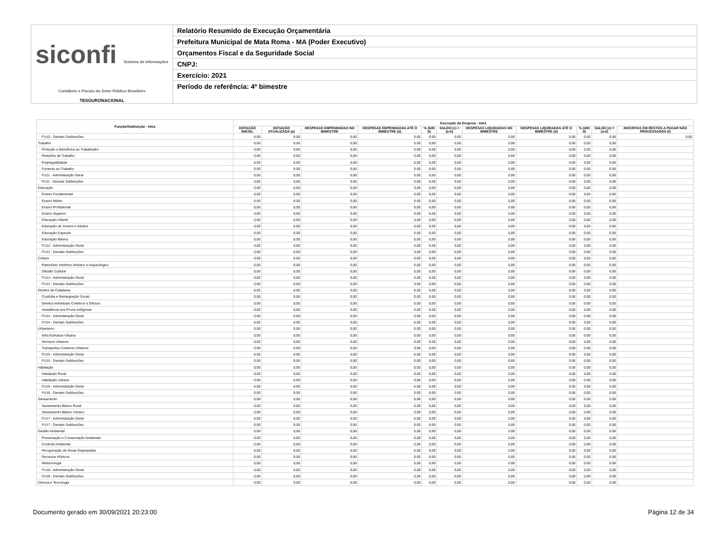siconfi Sistema de Informações Contábeis e Fiscais do Setor Público Brasileiro
TESOURONACIONAL
Relatório Resumido de Execução Orçamentária
Prefeitura Municipal de Mata Roma - MA (Poder Executivo)
Orçamentos Fiscal e da Seguridade Social
CNPJ:
Exercício: 2021
Período de referência: 4º bimestre
| Função/Subfunção - Intra | Execução da Despesa - Intra | | | | | | | | | | |
| --- | --- | --- | --- | --- | --- | --- | --- | --- | --- | --- | --- |
| | DOTAÇÃO INICIAL | DOTAÇÃO ATUALIZADA (a) | DESPESAS EMPENHADAS NO BIMESTRE | DESPESAS EMPENHADAS ATÉ O BIMESTRE (b) | % (b/III b) | SALDO (c) = (a-b) | DESPESAS LIQUIDADAS NO BIMESTRE | DESPESAS LIQUIDADAS ATÉ O BIMESTRE (d) | % (d/III d) | SALDO (e) = (a-d) | INSCRITAS EM RESTOS A PAGAR NÃO PROCESSADOS (f) |
| FU10 - Demais Subfunções | 0,00 | 0,00 | 0,00 | 0,00 | 0,00 | 0,00 | 0,00 | 0,00 | 0,00 | 0,00 | 0,00 |
| Trabalho | 0,00 | 0,00 | 0,00 | 0,00 | 0,00 | 0,00 | 0,00 | 0,00 | 0,00 | 0,00 | |
| Proteção e Benefícios ao Trabalhador | 0,00 | 0,00 | 0,00 | 0,00 | 0,00 | 0,00 | 0,00 | 0,00 | 0,00 | 0,00 | |
| Relações de Trabalho | 0,00 | 0,00 | 0,00 | 0,00 | 0,00 | 0,00 | 0,00 | 0,00 | 0,00 | 0,00 | |
| Empregabilidade | 0,00 | 0,00 | 0,00 | 0,00 | 0,00 | 0,00 | 0,00 | 0,00 | 0,00 | 0,00 | |
| Fomento ao Trabalho | 0,00 | 0,00 | 0,00 | 0,00 | 0,00 | 0,00 | 0,00 | 0,00 | 0,00 | 0,00 | |
| FU11 - Administração Geral | 0,00 | 0,00 | 0,00 | 0,00 | 0,00 | 0,00 | 0,00 | 0,00 | 0,00 | 0,00 | |
| FU11 - Demais Subfunções | 0,00 | 0,00 | 0,00 | 0,00 | 0,00 | 0,00 | 0,00 | 0,00 | 0,00 | 0,00 | |
| Educação | 0,00 | 0,00 | 0,00 | 0,00 | 0,00 | 0,00 | 0,00 | 0,00 | 0,00 | 0,00 | |
| Ensino Fundamental | 0,00 | 0,00 | 0,00 | 0,00 | 0,00 | 0,00 | 0,00 | 0,00 | 0,00 | 0,00 | |
| Ensino Médio | 0,00 | 0,00 | 0,00 | 0,00 | 0,00 | 0,00 | 0,00 | 0,00 | 0,00 | 0,00 | |
| Ensino Profissional | 0,00 | 0,00 | 0,00 | 0,00 | 0,00 | 0,00 | 0,00 | 0,00 | 0,00 | 0,00 | |
| Ensino Superior | 0,00 | 0,00 | 0,00 | 0,00 | 0,00 | 0,00 | 0,00 | 0,00 | 0,00 | 0,00 | |
| Educação Infantil | 0,00 | 0,00 | 0,00 | 0,00 | 0,00 | 0,00 | 0,00 | 0,00 | 0,00 | 0,00 | |
| Educação de Jovens e Adultos | 0,00 | 0,00 | 0,00 | 0,00 | 0,00 | 0,00 | 0,00 | 0,00 | 0,00 | 0,00 | |
| Educação Especial | 0,00 | 0,00 | 0,00 | 0,00 | 0,00 | 0,00 | 0,00 | 0,00 | 0,00 | 0,00 | |
| Educação Básica | 0,00 | 0,00 | 0,00 | 0,00 | 0,00 | 0,00 | 0,00 | 0,00 | 0,00 | 0,00 | |
| FU12 - Administração Geral | 0,00 | 0,00 | 0,00 | 0,00 | 0,00 | 0,00 | 0,00 | 0,00 | 0,00 | 0,00 | |
| FU12 - Demais Subfunções | 0,00 | 0,00 | 0,00 | 0,00 | 0,00 | 0,00 | 0,00 | 0,00 | 0,00 | 0,00 | |
| Cultura | 0,00 | 0,00 | 0,00 | 0,00 | 0,00 | 0,00 | 0,00 | 0,00 | 0,00 | 0,00 | |
| Patrimônio Histórico Artístico e Arqueológico | 0,00 | 0,00 | 0,00 | 0,00 | 0,00 | 0,00 | 0,00 | 0,00 | 0,00 | 0,00 | |
| Difusão Cultural | 0,00 | 0,00 | 0,00 | 0,00 | 0,00 | 0,00 | 0,00 | 0,00 | 0,00 | 0,00 | |
| FU13 - Administração Geral | 0,00 | 0,00 | 0,00 | 0,00 | 0,00 | 0,00 | 0,00 | 0,00 | 0,00 | 0,00 | |
| FU13 - Demais Subfunções | 0,00 | 0,00 | 0,00 | 0,00 | 0,00 | 0,00 | 0,00 | 0,00 | 0,00 | 0,00 | |
| Direitos da Cidadania | 0,00 | 0,00 | 0,00 | 0,00 | 0,00 | 0,00 | 0,00 | 0,00 | 0,00 | 0,00 | |
| Custódia e Reintegração Social | 0,00 | 0,00 | 0,00 | 0,00 | 0,00 | 0,00 | 0,00 | 0,00 | 0,00 | 0,00 | |
| Direitos Individuais Coletivos e Difusos | 0,00 | 0,00 | 0,00 | 0,00 | 0,00 | 0,00 | 0,00 | 0,00 | 0,00 | 0,00 | |
| Assistência aos Povos Indígenas | 0,00 | 0,00 | 0,00 | 0,00 | 0,00 | 0,00 | 0,00 | 0,00 | 0,00 | 0,00 | |
| FU14 - Administração Geral | 0,00 | 0,00 | 0,00 | 0,00 | 0,00 | 0,00 | 0,00 | 0,00 | 0,00 | 0,00 | |
| FU14 - Demais Subfunções | 0,00 | 0,00 | 0,00 | 0,00 | 0,00 | 0,00 | 0,00 | 0,00 | 0,00 | 0,00 | |
| Urbanismo | 0,00 | 0,00 | 0,00 | 0,00 | 0,00 | 0,00 | 0,00 | 0,00 | 0,00 | 0,00 | |
| Infra-Estrutura Urbana | 0,00 | 0,00 | 0,00 | 0,00 | 0,00 | 0,00 | 0,00 | 0,00 | 0,00 | 0,00 | |
| Serviços Urbanos | 0,00 | 0,00 | 0,00 | 0,00 | 0,00 | 0,00 | 0,00 | 0,00 | 0,00 | 0,00 | |
| Transportes Coletivos Urbanos | 0,00 | 0,00 | 0,00 | 0,00 | 0,00 | 0,00 | 0,00 | 0,00 | 0,00 | 0,00 | |
| FU15 - Administração Geral | 0,00 | 0,00 | 0,00 | 0,00 | 0,00 | 0,00 | 0,00 | 0,00 | 0,00 | 0,00 | |
| FU15 - Demais Subfunções | 0,00 | 0,00 | 0,00 | 0,00 | 0,00 | 0,00 | 0,00 | 0,00 | 0,00 | 0,00 | |
| Habitação | 0,00 | 0,00 | 0,00 | 0,00 | 0,00 | 0,00 | 0,00 | 0,00 | 0,00 | 0,00 | |
| Habitação Rural | 0,00 | 0,00 | 0,00 | 0,00 | 0,00 | 0,00 | 0,00 | 0,00 | 0,00 | 0,00 | |
| Habitação Urbana | 0,00 | 0,00 | 0,00 | 0,00 | 0,00 | 0,00 | 0,00 | 0,00 | 0,00 | 0,00 | |
| FU16 - Administração Geral | 0,00 | 0,00 | 0,00 | 0,00 | 0,00 | 0,00 | 0,00 | 0,00 | 0,00 | 0,00 | |
| FU16 - Demais Subfunções | 0,00 | 0,00 | 0,00 | 0,00 | 0,00 | 0,00 | 0,00 | 0,00 | 0,00 | 0,00 | |
| Saneamento | 0,00 | 0,00 | 0,00 | 0,00 | 0,00 | 0,00 | 0,00 | 0,00 | 0,00 | 0,00 | |
| Saneamento Básico Rural | 0,00 | 0,00 | 0,00 | 0,00 | 0,00 | 0,00 | 0,00 | 0,00 | 0,00 | 0,00 | |
| Saneamento Básico Urbano | 0,00 | 0,00 | 0,00 | 0,00 | 0,00 | 0,00 | 0,00 | 0,00 | 0,00 | 0,00 | |
| FU17 - Administração Geral | 0,00 | 0,00 | 0,00 | 0,00 | 0,00 | 0,00 | 0,00 | 0,00 | 0,00 | 0,00 | |
| FU17 - Demais Subfunções | 0,00 | 0,00 | 0,00 | 0,00 | 0,00 | 0,00 | 0,00 | 0,00 | 0,00 | 0,00 | |
| Gestão Ambiental | 0,00 | 0,00 | 0,00 | 0,00 | 0,00 | 0,00 | 0,00 | 0,00 | 0,00 | 0,00 | |
| Preservação e Conservação Ambiental | 0,00 | 0,00 | 0,00 | 0,00 | 0,00 | 0,00 | 0,00 | 0,00 | 0,00 | 0,00 | |
| Controle Ambiental | 0,00 | 0,00 | 0,00 | 0,00 | 0,00 | 0,00 | 0,00 | 0,00 | 0,00 | 0,00 | |
| Recuperação de Áreas Degradadas | 0,00 | 0,00 | 0,00 | 0,00 | 0,00 | 0,00 | 0,00 | 0,00 | 0,00 | 0,00 | |
| Recursos Hídricos | 0,00 | 0,00 | 0,00 | 0,00 | 0,00 | 0,00 | 0,00 | 0,00 | 0,00 | 0,00 | |
| Meteorologia | 0,00 | 0,00 | 0,00 | 0,00 | 0,00 | 0,00 | 0,00 | 0,00 | 0,00 | 0,00 | |
| FU18 - Administração Geral | 0,00 | 0,00 | 0,00 | 0,00 | 0,00 | 0,00 | 0,00 | 0,00 | 0,00 | 0,00 | |
| FU18 - Demais Subfunções | 0,00 | 0,00 | 0,00 | 0,00 | 0,00 | 0,00 | 0,00 | 0,00 | 0,00 | 0,00 | |
| Ciência e Tecnologia | 0,00 | 0,00 | 0,00 | 0,00 | 0,00 | 0,00 | 0,00 | 0,00 | 0,00 | 0,00 | |
Documento gerado em 30/09/2021 20:23:00 Página 12 de 34